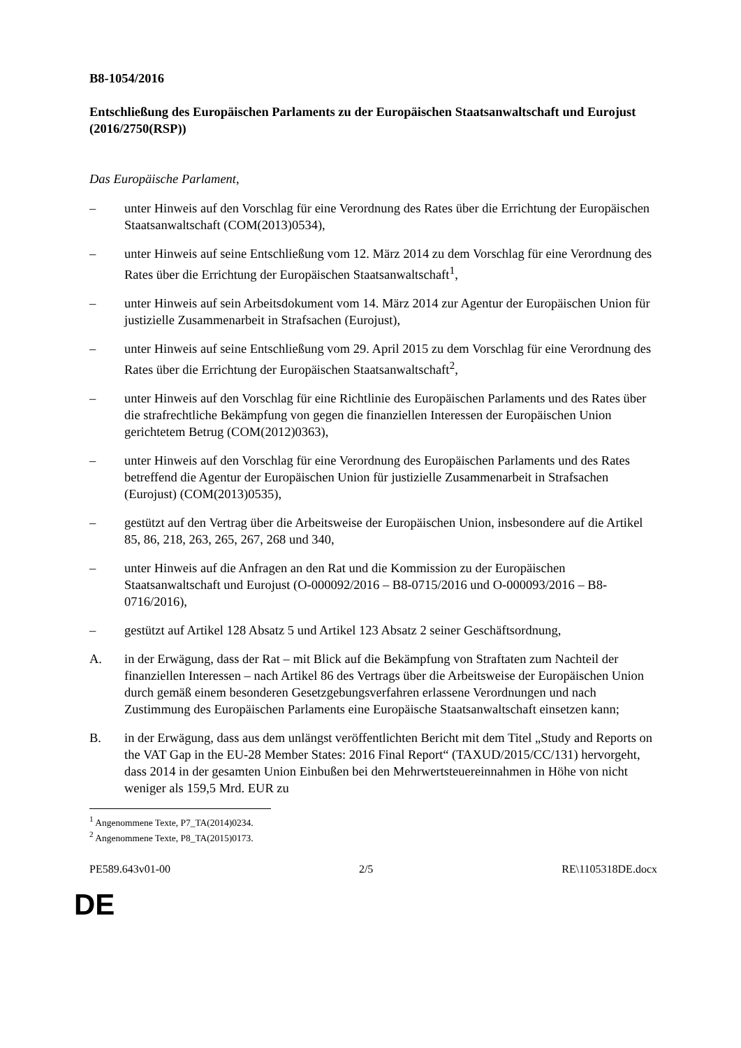B8-1054/2016
Entschließung des Europäischen Parlaments zu der Europäischen Staatsanwaltschaft und Eurojust
(2016/2750(RSP))
Das Europäische Parlament,
– unter Hinweis auf den Vorschlag für eine Verordnung des Rates über die Errichtung der Europäischen Staatsanwaltschaft (COM(2013)0534),
– unter Hinweis auf seine Entschließung vom 12. März 2014 zu dem Vorschlag für eine Verordnung des Rates über die Errichtung der Europäischen Staatsanwaltschaft<sup>1</sup>,
– unter Hinweis auf sein Arbeitsdokument vom 14. März 2014 zur Agentur der Europäischen Union für justizielle Zusammenarbeit in Strafsachen (Eurojust),
– unter Hinweis auf seine Entschließung vom 29. April 2015 zu dem Vorschlag für eine Verordnung des Rates über die Errichtung der Europäischen Staatsanwaltschaft<sup>2</sup>,
– unter Hinweis auf den Vorschlag für eine Richtlinie des Europäischen Parlaments und des Rates über die strafrechtliche Bekämpfung von gegen die finanziellen Interessen der Europäischen Union gerichtetem Betrug (COM(2012)0363),
– unter Hinweis auf den Vorschlag für eine Verordnung des Europäischen Parlaments und des Rates betreffend die Agentur der Europäischen Union für justizielle Zusammenarbeit in Strafsachen (Eurojust) (COM(2013)0535),
– gestützt auf den Vertrag über die Arbeitsweise der Europäischen Union, insbesondere auf die Artikel 85, 86, 218, 263, 265, 267, 268 und 340,
– unter Hinweis auf die Anfragen an den Rat und die Kommission zu der Europäischen Staatsanwaltschaft und Eurojust (O-000092/2016 – B8-0715/2016 und O-000093/2016 – B8-0716/2016),
– gestützt auf Artikel 128 Absatz 5 und Artikel 123 Absatz 2 seiner Geschäftsordnung,
A. in der Erwägung, dass der Rat – mit Blick auf die Bekämpfung von Straftaten zum Nachteil der finanziellen Interessen – nach Artikel 86 des Vertrags über die Arbeitsweise der Europäischen Union durch gemäß einem besonderen Gesetzgebungsverfahren erlassene Verordnungen und nach Zustimmung des Europäischen Parlaments eine Europäische Staatsanwaltschaft einsetzen kann;
B. in der Erwägung, dass aus dem unlängst veröffentlichten Bericht mit dem Titel „Study and Reports on the VAT Gap in the EU-28 Member States: 2016 Final Report“ (TAXUD/2015/CC/131) hervorgeht, dass 2014 in der gesamten Union Einbußen bei den Mehrwertsteuereinnahmen in Höhe von nicht weniger als 159,5 Mrd. EUR zu
<sup>1</sup> Angenommene Texte, P7_TA(2014)0234.
<sup>2</sup> Angenommene Texte, P8_TA(2015)0173.
PE589.643v01-00 2/5 RE\1105318DE.docx
DE